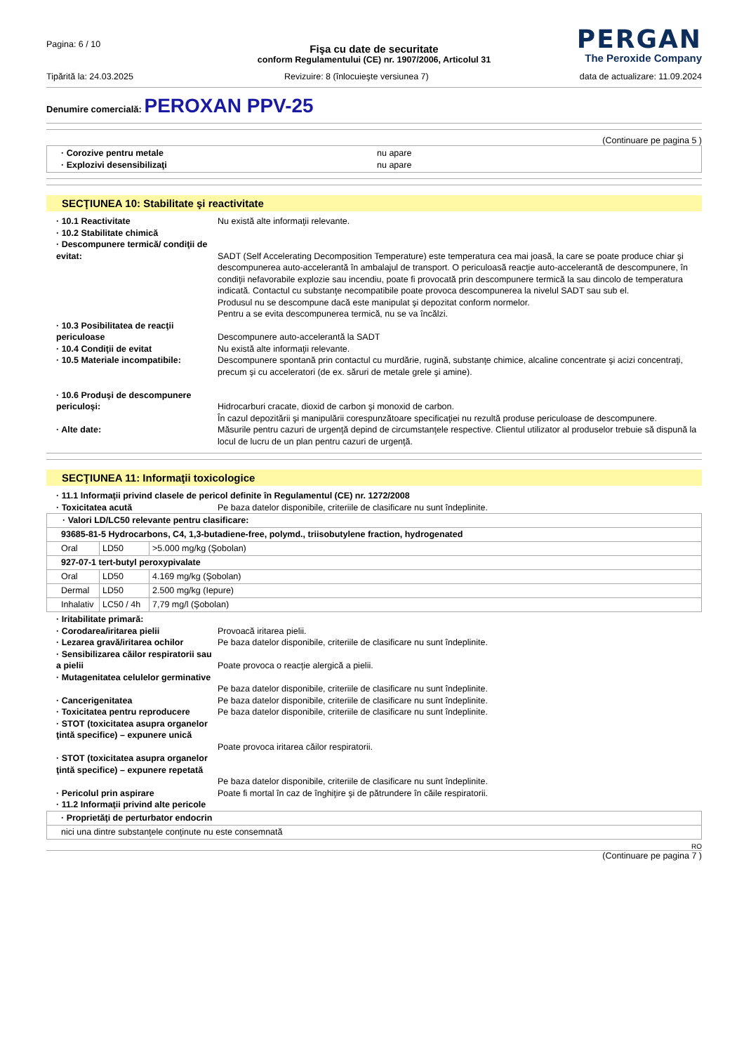Pagina: 6 / 10
PERGAN
The Peroxide Company
Fişa cu date de securitate
conform Regulamentului (CE) nr. 1907/2006, Articolul 31
Tipărită la: 24.03.2025 Revizuire: 8 (înlocuieşte versiunea 7) data de actualizare: 11.09.2024
Denumire comercială: PEROXAN PPV-25
(Continuare pe pagina 5 )
· Corozive pentru metale
nu apare
· Explozivi desensibilizaţi
nu apare
SECŢIUNEA 10: Stabilitate şi reactivitate
· 10.1 Reactivitate
Nu există alte informaţii relevante.
· 10.2 Stabilitate chimică
· Descompunere termică/ condiţii de evitat:
SADT (Self Accelerating Decomposition Temperature) este temperatura cea mai joasă, la care se poate produce chiar şi descompunerea auto-accelerantă în ambalajul de transport. O periculoasă reacţie auto-accelerantă de descompunere, în condiţii nefavorabile explozie sau incendiu, poate fi provocată prin descompunere termică la sau dincolo de temperatura indicată. Contactul cu substanţe necompatibile poate provoca descompunerea la nivelul SADT sau sub el.
Produsul nu se descompune dacă este manipulat şi depozitat conform normelor.
Pentru a se evita descompunerea termică, nu se va încălzi.
· 10.3 Posibilitatea de reacţii periculoase
Descompunere auto-accelerantă la SADT
· 10.4 Condiţii de evitat
Nu există alte informaţii relevante.
· 10.5 Materiale incompatibile:
Descompunere spontană prin contactul cu murdărie, rugină, substanţe chimice, alcaline concentrate şi acizi concentraţi, precum şi cu acceleratori (de ex. săruri de metale grele şi amine).
· 10.6 Produşi de descompunere periculoşi:
Hidrocarburi cracate, dioxid de carbon şi monoxid de carbon.
În cazul depozitării şi manipulării corespunzătoare specificaţiei nu rezultă produse periculoase de descompunere.
· Alte date:
Măsurile pentru cazuri de urgenţă depind de circumstanţele respective. Clientul utilizator al produselor trebuie să dispună la locul de lucru de un plan pentru cazuri de urgenţă.
SECŢIUNEA 11: Informaţii toxicologice
· 11.1 Informaţii privind clasele de pericol definite în Regulamentul (CE) nr. 1272/2008
· Toxicitatea acută
Pe baza datelor disponibile, criteriile de clasificare nu sunt îndeplinite.
| · Valori LD/LC50 relevante pentru clasificare: | | |
| 93685-81-5 Hydrocarbons, C4, 1,3-butadiene-free, polymd., triisobutylene fraction, hydrogenated | | |
| Oral | LD50 | >5.000 mg/kg (Şobolan) |
| 927-07-1 tert-butyl peroxypivalate | | |
| Oral | LD50 | 4.169 mg/kg (Şobolan) |
| Dermal | LD50 | 2.500 mg/kg (Iepure) |
| Inhalativ | LC50 / 4h | 7,79 mg/l (Şobolan) |
· Iritabilitate primară:
· Corodarea/iritarea pielii
Provoacă iritarea pielii.
· Lezarea gravă/iritarea ochilor
Pe baza datelor disponibile, criteriile de clasificare nu sunt îndeplinite.
· Sensibilizarea căilor respiratorii sau a pielii
Poate provoca o reacţie alergică a pielii.
· Mutagenitatea celulelor germinative
Pe baza datelor disponibile, criteriile de clasificare nu sunt îndeplinite.
· Cancerigenitatea
Pe baza datelor disponibile, criteriile de clasificare nu sunt îndeplinite.
· Toxicitatea pentru reproducere
Pe baza datelor disponibile, criteriile de clasificare nu sunt îndeplinite.
· STOT (toxicitatea asupra organelor ţintă specifice) – expunere unică
Poate provoca iritarea căilor respiratorii.
· STOT (toxicitatea asupra organelor ţintă specifice) – expunere repetată
Pe baza datelor disponibile, criteriile de clasificare nu sunt îndeplinite.
· Pericolul prin aspirare
Poate fi mortal în caz de înghiţire şi de pătrundere în căile respiratorii.
· 11.2 Informaţii privind alte pericole
| · Proprietăţi de perturbator endocrin |
| nici una dintre substanţele conţinute nu este consemnată |
RO
(Continuare pe pagina 7 )